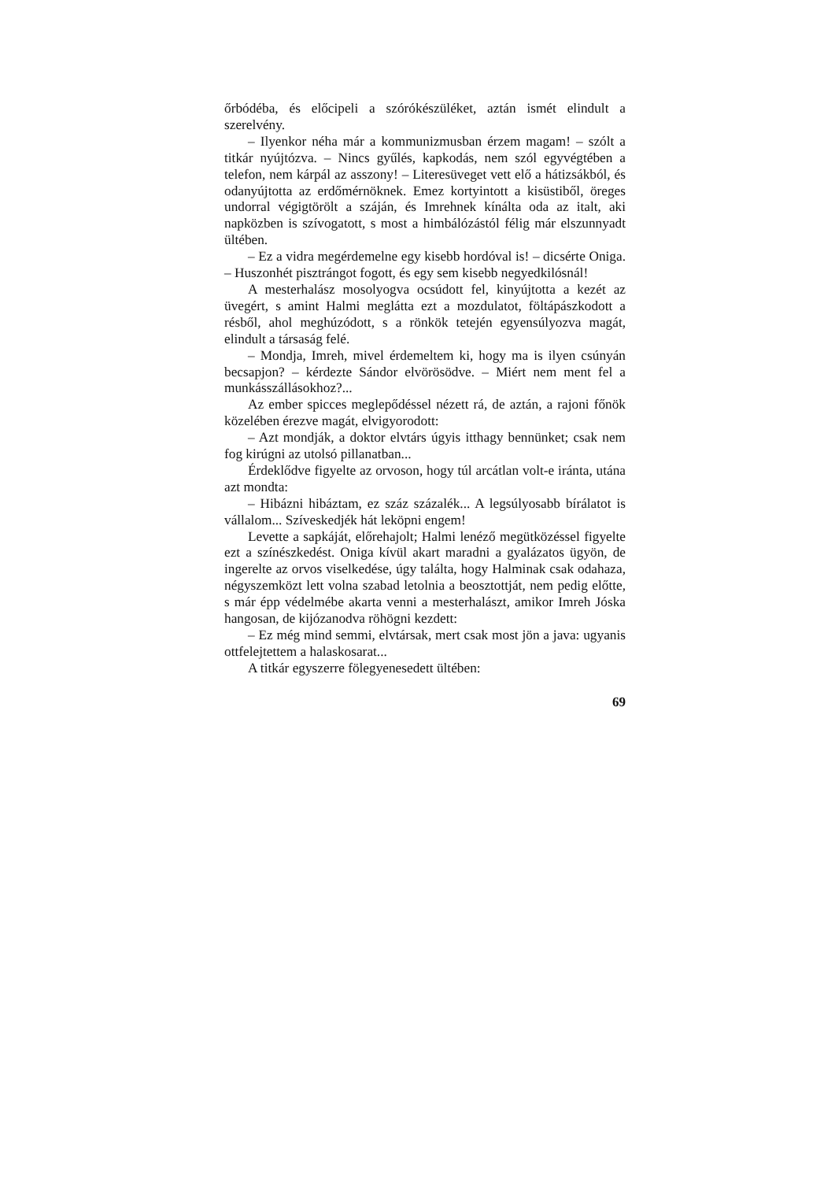őrbódéba, és előcipeli a szórókészüléket, aztán ismét elindult a szerelvény.
– Ilyenkor néha már a kommunizmusban érzem magam! – szólt a titkár nyújtózva. – Nincs gyűlés, kapkodás, nem szól egyvégtében a telefon, nem kárpál az asszony! – Literesüveget vett elő a hátizsákból, és odanyújtotta az erdőmérnöknek. Emez kortyintott a kisüstiből, öreges undorral végigtörölt a száján, és Imrehnek kínálta oda az italt, aki napközben is szívogatott, s most a himbálózástól félig már elszunnyadt ültében.
– Ez a vidra megérdemelne egy kisebb hordóval is! – dicsérte Oniga. – Huszonhét pisztrángot fogott, és egy sem kisebb negyedkilósnál!
A mesterhalász mosolyogva ocsúdott fel, kinyújtotta a kezét az üvegért, s amint Halmi meglátta ezt a mozdulatot, föltápászkodott a résből, ahol meghúzódott, s a rönkök tetején egyensúlyozva magát, elindult a társaság felé.
– Mondja, Imreh, mivel érdemeltem ki, hogy ma is ilyen csúnyán becsapjon? – kérdezte Sándor elvörösödve. – Miért nem ment fel a munkásszállásokhoz?...
Az ember spicces meglepődéssel nézett rá, de aztán, a rajoni főnök közelében érezve magát, elvigyorodott:
– Azt mondják, a doktor elvtárs úgyis itthagy bennünket; csak nem fog kirúgni az utolsó pillanatban...
Érdeklődve figyelte az orvoson, hogy túl arcátlan volt-e iránta, utána azt mondta:
– Hibázni hibáztam, ez száz százalék... A legsúlyosabb bírálatot is vállalom... Szíveskedjék hát leköpni engem!
Levette a sapkáját, előrehajolt; Halmi lenéző megütközéssel figyelte ezt a színészkedést. Oniga kívül akart maradni a gyalázatos ügyön, de ingerelte az orvos viselkedése, úgy találta, hogy Halminak csak odahaza, négyszemközt lett volna szabad letolnia a beosztottját, nem pedig előtte, s már épp védelmébe akarta venni a mesterhalászt, amikor Imreh Jóska hangosan, de kijózanodva röhögni kezdett:
– Ez még mind semmi, elvtársak, mert csak most jön a java: ugyanis ottfelejtettem a halaskosarat...
A titkár egyszerre fölegyenesedett ültében:
69